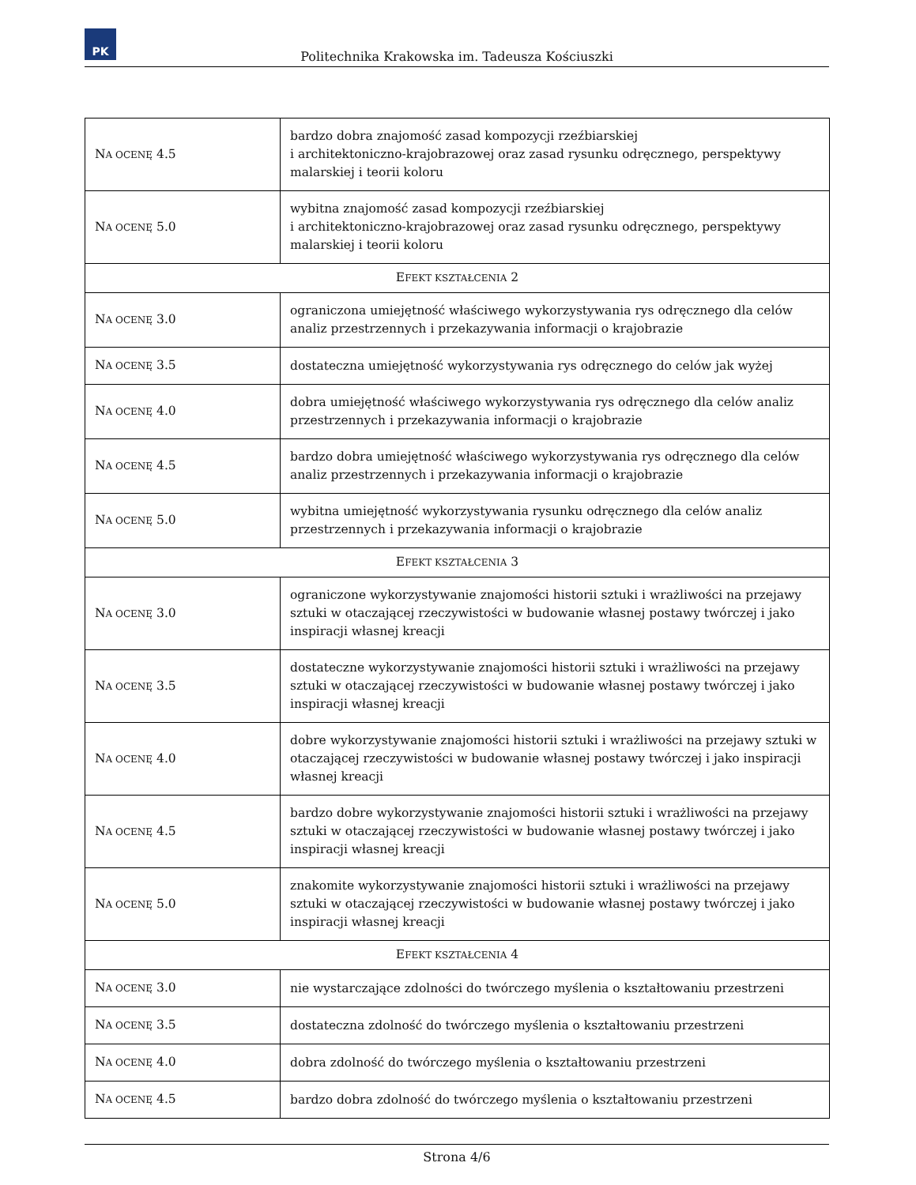PK
Politechnika Krakowska im. Tadeusza Kościuszki
| N A OCENĘ 4.5 | bardzo dobra znajomość zasad kompozycji rzeźbiarskiej i architektoniczno-krajobrazowej oraz zasad rysunku odręcznego, perspektywy malarskiej i teorii koloru |
| N A OCENĘ 5.0 | wybitna znajomość zasad kompozycji rzeźbiarskiej i architektoniczno-krajobrazowej oraz zasad rysunku odręcznego, perspektywy malarskiej i teorii koloru |
| E FEKT KSZTAŁCENIA 2 | |
| N A OCENĘ 3.0 | ograniczona umiejętność właściwego wykorzystywania rys odręcznego dla celów analiz przestrzennych i przekazywania informacji o krajobrazie |
| N A OCENĘ 3.5 | dostateczna umiejętność wykorzystywania rys odręcznego do celów jak wyżej |
| N A OCENĘ 4.0 | dobra umiejętność właściwego wykorzystywania rys odręcznego dla celów analiz przestrzennych i przekazywania informacji o krajobrazie |
| N A OCENĘ 4.5 | bardzo dobra umiejętność właściwego wykorzystywania rys odręcznego dla celów analiz przestrzennych i przekazywania informacji o krajobrazie |
| N A OCENĘ 5.0 | wybitna umiejętność wykorzystywania rysunku odręcznego dla celów analiz przestrzennych i przekazywania informacji o krajobrazie |
| E FEKT KSZTAŁCENIA 3 | |
| N A OCENĘ 3.0 | ograniczone wykorzystywanie znajomości historii sztuki i wrażliwości na przejawy sztuki w otaczającej rzeczywistości w budowanie własnej postawy twórczej i jako inspiracji własnej kreacji |
| N A OCENĘ 3.5 | dostateczne wykorzystywanie znajomości historii sztuki i wrażliwości na przejawy sztuki w otaczającej rzeczywistości w budowanie własnej postawy twórczej i jako inspiracji własnej kreacji |
| N A OCENĘ 4.0 | dobre wykorzystywanie znajomości historii sztuki i wrażliwości na przejawy sztuki w otaczającej rzeczywistości w budowanie własnej postawy twórczej i jako inspiracji własnej kreacji |
| N A OCENĘ 4.5 | bardzo dobre wykorzystywanie znajomości historii sztuki i wrażliwości na przejawy sztuki w otaczającej rzeczywistości w budowanie własnej postawy twórczej i jako inspiracji własnej kreacji |
| N A OCENĘ 5.0 | znakomite wykorzystywanie znajomości historii sztuki i wrażliwości na przejawy sztuki w otaczającej rzeczywistości w budowanie własnej postawy twórczej i jako inspiracji własnej kreacji |
| E FEKT KSZTAŁCENIA 4 | |
| N A OCENĘ 3.0 | nie wystarczające zdolności do twórczego myślenia o kształtowaniu przestrzeni |
| N A OCENĘ 3.5 | dostateczna zdolność do twórczego myślenia o kształtowaniu przestrzeni |
| N A OCENĘ 4.0 | dobra zdolność do twórczego myślenia o kształtowaniu przestrzeni |
| N A OCENĘ 4.5 | bardzo dobra zdolność do twórczego myślenia o kształtowaniu przestrzeni |
Strona 4/6